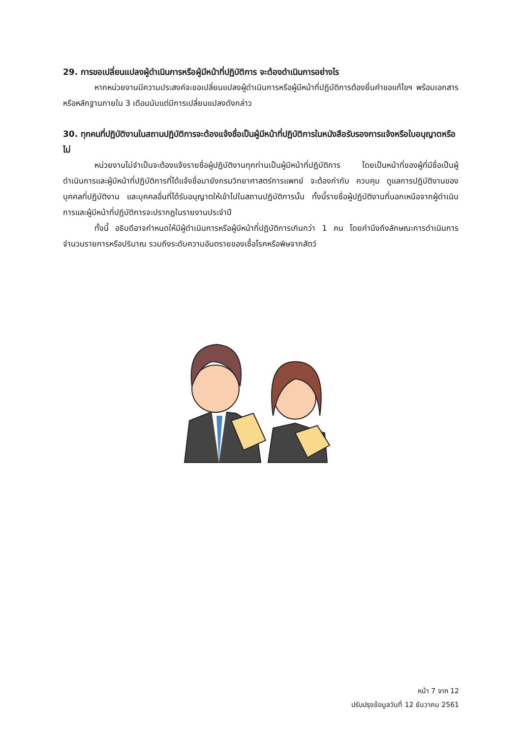29. การขอเปลี่ยนแปลงผู้ดำเนินการหรือผู้มีหน้าที่ปฏิบัติการ จะต้องดำเนินการอย่างไร
หากหน่วยงานมีความประสงค์จะขอเปลี่ยนแปลงผู้ดำเนินการหรือผู้มีหน้าที่ปฏิบัติการต้องยื่นคำขอแก้ไขฯ พร้อมเอกสารหรือหลักฐานภายใน 3 เดือนนับแต่มีการเปลี่ยนแปลงดังกล่าว
30. ทุกคนที่ปฏิบัติงานในสถานปฏิบัติการจะต้องแจ้งชื่อเป็นผู้มีหน้าที่ปฏิบัติการในหนังสือรับรองการแจ้งหรือใบอนุญาตหรือไม่
หน่วยงานไม่จำเป็นจะต้องแจ้งรายชื่อผู้ปฏิบัติงานทุกท่านเป็นผู้มีหน้าที่ปฏิบัติการ โดยเป็นหน้าที่ของผู้ที่มีชื่อเป็นผู้ดำเนินการและผู้มีหน้าที่ปฏิบัติการที่ได้แจ้งชื่อมายังกรมวิทยาศาสตร์การแพทย์ จะต้องกำกับ ควบคุม ดูแลการปฏิบัติงานของบุคคลที่ปฏิบัติงาน และบุคคลอื่นที่ได้รับอนุญาตให้เข้าไปในสถานปฏิบัติการนั้น ทั้งนี้รายชื่อผู้ปฏิบัติงานที่นอกเหนือจากผู้ดำเนินการและผู้มีหน้าที่ปฏิบัติการจะปรากฏในรายงานประจำปี
ทั้งนี้ อธิบดีอาจกำหนดให้มีผู้ดำเนินการหรือผู้มีหน้าที่ปฏิบัติการเกินกว่า 1 คน โดยคำนึงถึงลักษณะการดำเนินการ จำนวนรายการหรือปริมาณ รวมถึงระดับความอันตรายของเชื้อโรคหรือพิษจากสัตว์
หน้า 7 จาก 12
ปรับปรุงข้อมูลวันที่ 12 ธันวาคม 2561